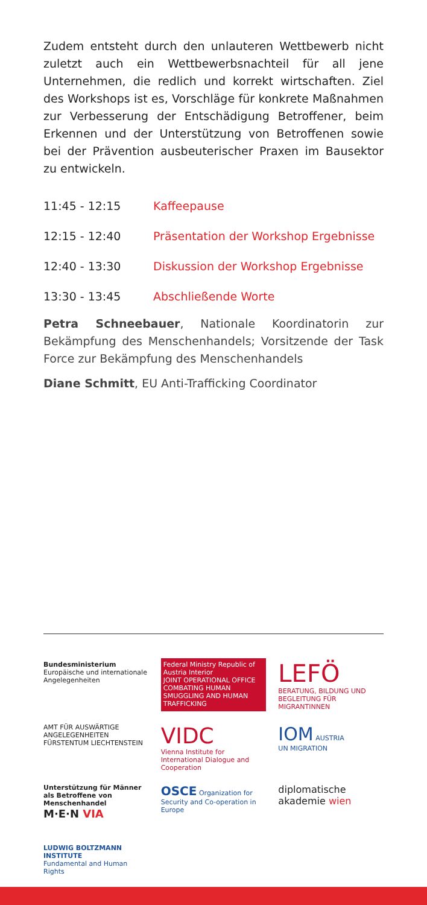Zudem entsteht durch den unlauteren Wettbewerb nicht zuletzt auch ein Wettbewerbsnachteil für all jene Unternehmen, die redlich und korrekt wirtschaften. Ziel des Workshops ist es, Vorschläge für konkrete Maßnahmen zur Verbesserung der Entschädigung Betroffener, beim Erkennen und der Unterstützung von Betroffenen sowie bei der Prävention ausbeuterischer Praxen im Bausektor zu entwickeln.
11:45 - 12:15 Kaffeepause
12:15 - 12:40 Präsentation der Workshop Ergebnisse
12:40 - 13:30 Diskussion der Workshop Ergebnisse
13:30 - 13:45 Abschließende Worte
Petra Schneebauer, Nationale Koordinatorin zur Bekämpfung des Menschenhandels; Vorsitzende der Task Force zur Bekämpfung des Menschenhandels
Diane Schmitt, EU Anti-Trafficking Coordinator
Bundesministerium
Europäische und internationale Angelegenheiten
Federal Ministry Republic of Austria Interior
JOINT OPERATIONAL OFFICE
COMBATING HUMAN SMUGGLING AND HUMAN TRAFFICKING
LEFÖ
BERATUNG, BILDUNG UND BEGLEITUNG FÜR MIGRANTINNEN
AMT FÜR AUSWÄRTIGE ANGELEGENHEITEN FÜRSTENTUM LIECHTENSTEIN
VIDC
Vienna Institute for International Dialogue and Cooperation
IOM AUSTRIA
UN MIGRATION
Unterstützung für Männer als Betroffene von Menschenhandel
M·E·N VIA
OSCE Organization for Security and Co-operation in Europe
diplomatische akademie wien
LUDWIG BOLTZMANN INSTITUTE
Fundamental and Human Rights